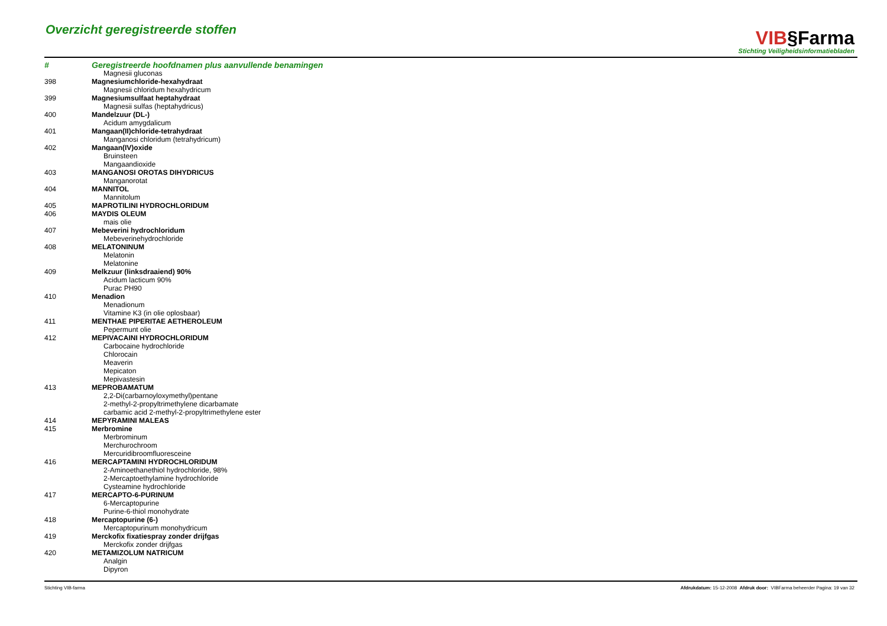Overzicht geregistreerde stoffen
VIB§Farma
Stichting Veiligheidsinformatiebladen
| # | Geregistreerde hoofdnamen plus aanvullende benamingen |
| --- | --- |
| | Magnesii gluconas |
| 398 | Magnesiumchloride-hexahydraat |
| | Magnesii chloridum hexahydricum |
| 399 | Magnesiumsulfaat heptahydraat |
| | Magnesii sulfas (heptahydricus) |
| 400 | Mandelzuur (DL-) |
| | Acidum amygdalicum |
| 401 | Mangaan(II)chloride-tetrahydraat |
| | Manganosi chloridum (tetrahydricum) |
| 402 | Mangaan(IV)oxide |
| | Bruinsteen |
| | Mangaandioxide |
| 403 | MANGANOSI OROTAS DIHYDRICUS |
| | Manganorotat |
| 404 | MANNITOL |
| | Mannitolum |
| 405 | MAPROTILINI HYDROCHLORIDUM |
| 406 | MAYDIS OLEUM |
| | mais olie |
| 407 | Mebeverini hydrochloridum |
| | Mebeverinehydrochloride |
| 408 | MELATONINUM |
| | Melatonin |
| | Melatonine |
| 409 | Melkzuur (linksdraaiend) 90% |
| | Acidum lacticum 90% |
| | Purac PH90 |
| 410 | Menadion |
| | Menadionum |
| | Vitamine K3 (in olie oplosbaar) |
| 411 | MENTHAE PIPERITAE AETHEROLEUM |
| | Pepermunt olie |
| 412 | MEPIVACAINI HYDROCHLORIDUM |
| | Carbocaine hydrochloride |
| | Chlorocain |
| | Meaverin |
| | Mepicaton |
| | Mepivastesin |
| 413 | MEPROBAMATUM |
| | 2,2-Di(carbarnoyloxymethyl)pentane |
| | 2-methyl-2-propyltrimethylene dicarbamate |
| | carbamic acid 2-methyl-2-propyltrimethylene ester |
| 414 | MEPYRAMINI MALEAS |
| 415 | Merbromine |
| | Merbrominum |
| | Merchurochroom |
| | Mercuridibroomfluoresceine |
| 416 | MERCAPTAMINI HYDROCHLORIDUM |
| | 2-Aminoethanethiol hydrochloride, 98% |
| | 2-Mercaptoethylamine hydrochloride |
| | Cysteamine hydrochloride |
| 417 | MERCAPTO-6-PURINUM |
| | 6-Mercaptopurine |
| | Purine-6-thiol monohydrate |
| 418 | Mercaptopurine (6-) |
| | Mercaptopurinum monohydricum |
| 419 | Merckofix fixatiespray zonder drijfgas |
| | Merckofix zonder drijfgas |
| 420 | METAMIZOLUM NATRICUM |
| | Analgin |
| | Dipyron |
Stichting VIB-farma Afdrukdatum: 15-12-2008 Afdruk door: VIBFarma beheerder Pagina: 19 van 32